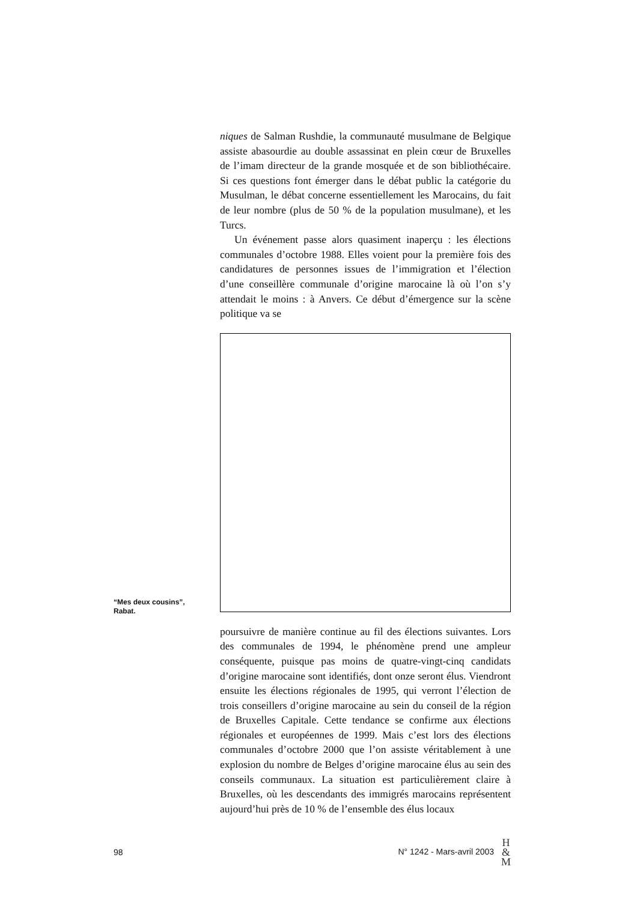niques de Salman Rushdie, la communauté musulmane de Belgique assiste abasourdie au double assassinat en plein cœur de Bruxelles de l’imam directeur de la grande mosquée et de son bibliothécaire. Si ces questions font émerger dans le débat public la catégorie du Musulman, le débat concerne essentiellement les Marocains, du fait de leur nombre (plus de 50 % de la population musulmane), et les Turcs.
Un événement passe alors quasiment inaperçu : les élections communales d’octobre 1988. Elles voient pour la première fois des candidatures de personnes issues de l’immigration et l’élection d’une conseillère communale d’origine marocaine là où l’on s’y attendait le moins : à Anvers. Ce début d’émergence sur la scène politique va se
“Mes deux cousins”,
Rabat.
poursuivre de manière continue au fil des élections suivantes. Lors des communales de 1994, le phénomène prend une ampleur conséquente, puisque pas moins de quatre-vingt-cinq candidats d’origine marocaine sont identifiés, dont onze seront élus. Viendront ensuite les élections régionales de 1995, qui verront l’élection de trois conseillers d’origine marocaine au sein du conseil de la région de Bruxelles Capitale. Cette tendance se confirme aux élections régionales et européennes de 1999. Mais c’est lors des élections communales d’octobre 2000 que l’on assiste véritablement à une explosion du nombre de Belges d’origine marocaine élus au sein des conseils communaux. La situation est particulièrement claire à Bruxelles, où les descendants des immigrés marocains représentent aujourd’hui près de 10 % de l’ensemble des élus locaux
98 N° 1242 - Mars-avril 2003 H
&
M